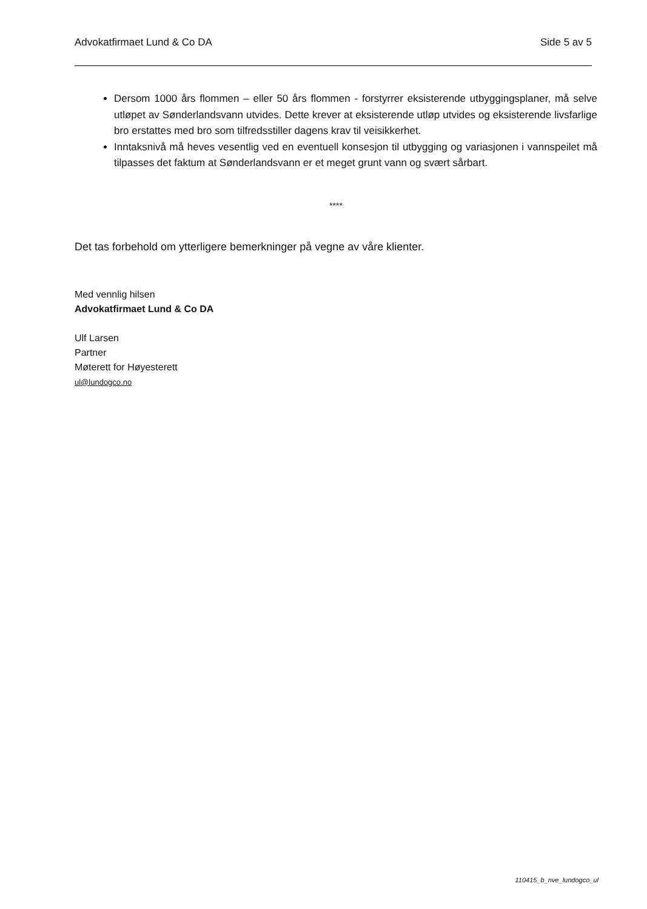Advokatfirmaet Lund & Co DA Side 5 av 5
Dersom 1000 års flommen – eller 50 års flommen - forstyrrer eksisterende utbyggingsplaner, må selve utløpet av Sønderlandsvann utvides. Dette krever at eksisterende utløp utvides og eksisterende livsfarlige bro erstattes med bro som tilfredsstiller dagens krav til veisikkerhet.
Inntaksnivå må heves vesentlig ved en eventuell konsesjon til utbygging og variasjonen i vannspeilet må tilpasses det faktum at Sønderlandsvann er et meget grunt vann og svært sårbart.
****
Det tas forbehold om ytterligere bemerkninger på vegne av våre klienter.
Med vennlig hilsen
Advokatfirmaet Lund & Co DA
Ulf Larsen
Partner
Møterett for Høyesterett
ul@lundogco.no
110415_b_nve_lundogco_ul